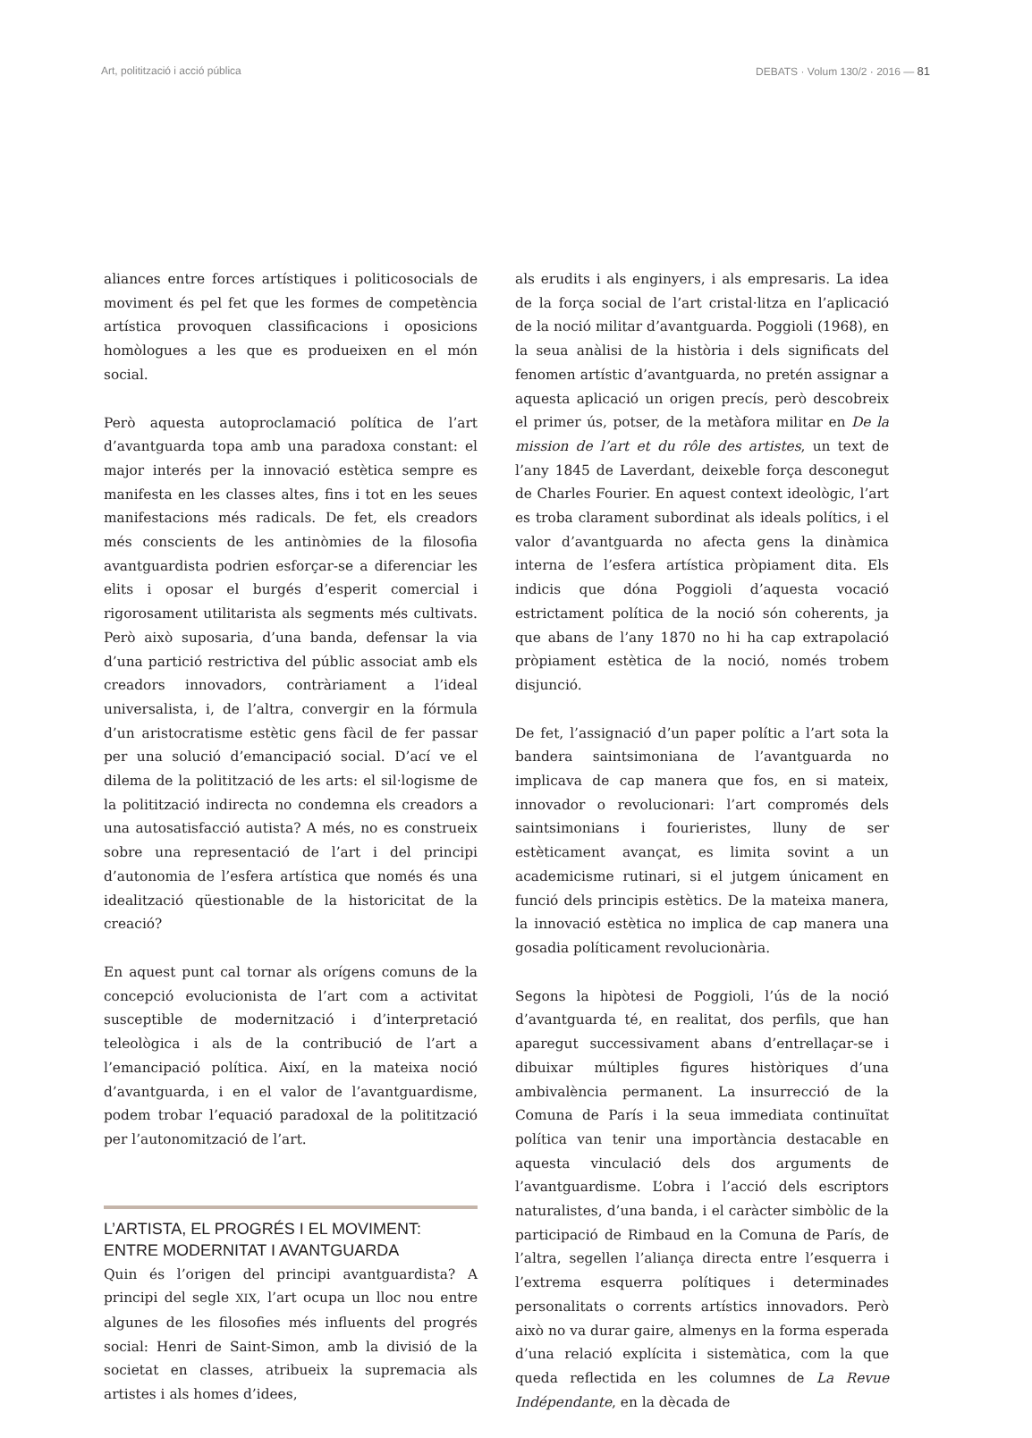Art, politització i acció pública DEBATS · Volum 130/2 · 2016 — 81
aliances entre forces artístiques i politicosocials de moviment és pel fet que les formes de competència artística provoquen classificacions i oposicions homòlogues a les que es produeixen en el món social.
Però aquesta autoproclamació política de l’art d’avantguarda topa amb una paradoxa constant: el major interés per la innovació estètica sempre es manifesta en les classes altes, fins i tot en les seues manifestacions més radicals. De fet, els creadors més conscients de les antinòmies de la filosofia avantguardista podrien esforçar-se a diferenciar les elits i oposar el burgés d’esperit comercial i rigorosament utilitarista als segments més cultivats. Però això suposaria, d’una banda, defensar la via d’una partició restrictiva del públic associat amb els creadors innovadors, contràriament a l’ideal universalista, i, de l’altra, convergir en la fórmula d’un aristocratisme estètic gens fàcil de fer passar per una solució d’emancipació social. D’ací ve el dilema de la politització de les arts: el sil·logisme de la politització indirecta no condemna els creadors a una autosatisfacció autista? A més, no es construeix sobre una representació de l’art i del principi d’autonomia de l’esfera artística que només és una idealització qüestionable de la historicitat de la creació?
En aquest punt cal tornar als orígens comuns de la concepció evolucionista de l’art com a activitat susceptible de modernització i d’interpretació teleològica i als de la contribució de l’art a l’emancipació política. Així, en la mateixa noció d’avantguarda, i en el valor de l’avantguardisme, podem trobar l’equació paradoxal de la politització per l’autonomització de l’art.
L’ARTISTA, EL PROGRÉS I EL MOVIMENT:
ENTRE MODERNITAT I AVANTGUARDA
Quin és l’origen del principi avantguardista? A principi del segle XIX, l’art ocupa un lloc nou entre algunes de les filosofies més influents del progrés social: Henri de Saint-Simon, amb la divisió de la societat en classes, atribueix la supremacia als artistes i als homes d’idees,
als erudits i als enginyers, i als empresaris. La idea de la força social de l’art cristal·litza en l’aplicació de la noció militar d’avantguarda. Poggioli (1968), en la seua anàlisi de la història i dels significats del fenomen artístic d’avantguarda, no pretén assignar a aquesta aplicació un origen precís, però descobreix el primer ús, potser, de la metàfora militar en De la mission de l’art et du rôle des artistes, un text de l’any 1845 de Laverdant, deixeble força desconegut de Charles Fourier. En aquest context ideològic, l’art es troba clarament subordinat als ideals polítics, i el valor d’avantguarda no afecta gens la dinàmica interna de l’esfera artística pròpiament dita. Els indicis que dóna Poggioli d’aquesta vocació estrictament política de la noció són coherents, ja que abans de l’any 1870 no hi ha cap extrapolació pròpiament estètica de la noció, només trobem disjunció.
De fet, l’assignació d’un paper polític a l’art sota la bandera saintsimoniana de l’avantguarda no implicava de cap manera que fos, en si mateix, innovador o revolucionari: l’art compromés dels saintsimonians i fourieristes, lluny de ser estèticament avançat, es limita sovint a un academicisme rutinari, si el jutgem únicament en funció dels principis estètics. De la mateixa manera, la innovació estètica no implica de cap manera una gosadia políticament revolucionària.
Segons la hipòtesi de Poggioli, l’ús de la noció d’avantguarda té, en realitat, dos perfils, que han aparegut successivament abans d’entrellaçar-se i dibuixar múltiples figures històriques d’una ambivalència permanent. La insurrecció de la Comuna de París i la seua immediata continuïtat política van tenir una importància destacable en aquesta vinculació dels dos arguments de l’avantguardisme. L’obra i l’acció dels escriptors naturalistes, d’una banda, i el caràcter simbòlic de la participació de Rimbaud en la Comuna de París, de l’altra, segellen l’aliança directa entre l’esquerra i l’extrema esquerra polítiques i determinades personalitats o corrents artístics innovadors. Però això no va durar gaire, almenys en la forma esperada d’una relació explícita i sistemàtica, com la que queda reflectida en les columnes de La Revue Indépendante, en la dècada de